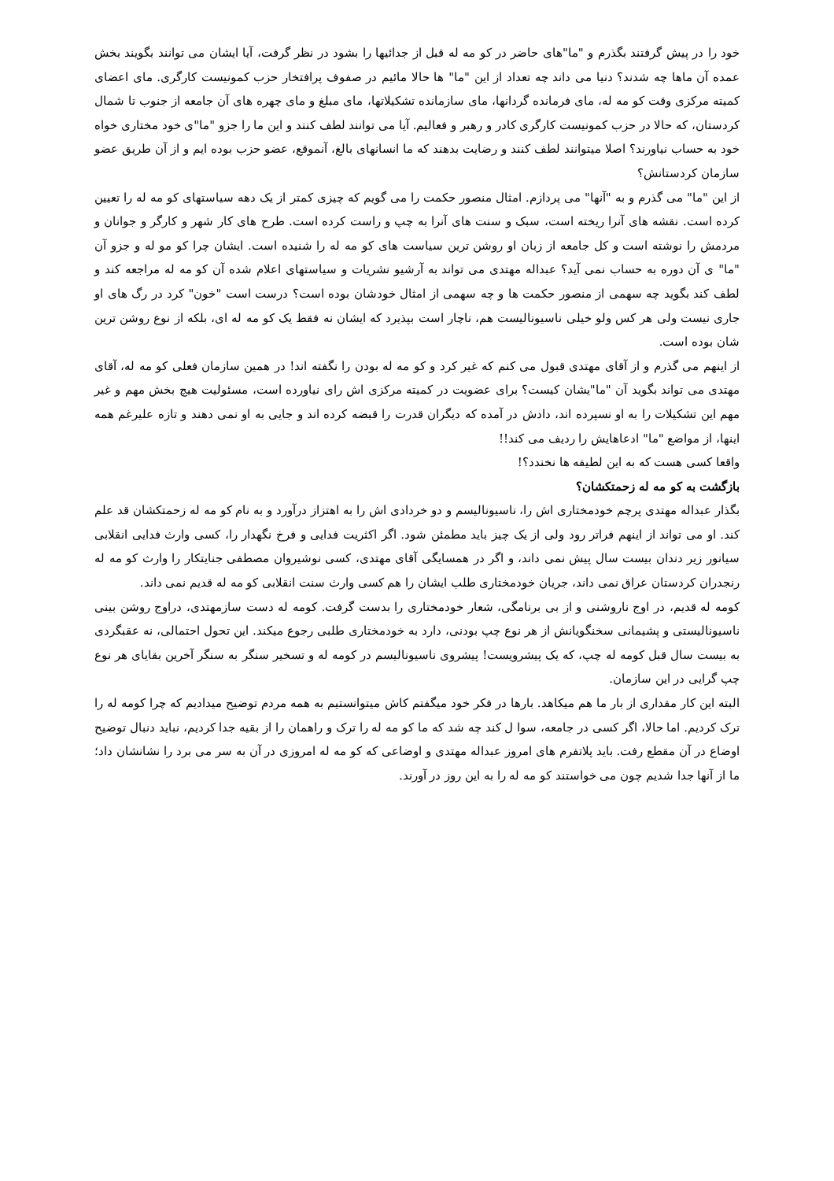خود را در پیش گرفتند بگذرم و "ما"های حاضر در کو مه له قبل از جدائیها را بشود در نظر گرفت، آیا ایشان می توانند بگویند بخش عمده آن ماها چه شدند؟ دنیا می داند چه تعداد از این "ما" ها حالا مائیم در صفوف پرافتخار حزب کمونیست کارگری. مای اعضای کمیته مرکزی وقت کو مه له، مای فرمانده گردانها، مای سازمانده تشکیلاتها، مای مبلغ و مای چهره های آن جامعه از جنوب تا شمال کردستان، که حالا در حزب کمونیست کارگری کادر و رهبر و فعالیم. آیا می توانند لطف کنند و این ما را جزو "ما"ی خود مختاری خواه خود به حساب نیاورند؟ اصلا میتوانند لطف کنند و رضایت بدهند که ما انسانهای بالغ، آنموقع، عضو حزب بوده ایم و از آن طریق عضو سازمان کردستانش؟
از این "ما" می گذرم و به "آنها" می پردازم. امثال منصور حکمت را می گویم که چیزی کمتر از یک دهه سیاستهای کو مه له را تعیین کرده است. نقشه های آنرا ریخته است، سبک و سنت های آنرا به چپ و راست کرده است. طرح های کار شهر و کارگر و جوانان و مردمش را نوشته است و کل جامعه از زبان او روشن ترین سیاست های کو مه له را شنیده است. ایشان چرا کو مو له و جزو آن "ما" ی آن دوره به حساب نمی آید؟ عبداله مهتدی می تواند به آرشیو نشریات و سیاستهای اعلام شده آن کو مه له مراجعه کند و لطف کند بگوید چه سهمی از منصور حکمت ها و چه سهمی از امثال خودشان بوده است؟ درست است "خون" کرد در رگ های او جاری نیست ولی هر کس ولو خیلی ناسیونالیست هم، ناچار است بپذیرد که ایشان نه فقط یک کو مه له ای، بلکه از نوع روشن ترین شان بوده است.
از اینهم می گذرم و از آقای مهتدی قبول می کنم که غیر کرد و کو مه له بودن را نگفته اند! در همین سازمان فعلی کو مه له، آقای مهتدی می تواند بگوید آن "ما"یشان کیست؟ برای عضویت در کمیته مرکزی اش رای نیاورده است، مسئولیت هیچ بخش مهم و غیر مهم این تشکیلات را به او نسپرده اند، دادش در آمده که دیگران قدرت را قبضه کرده اند و جایی به او نمی دهند و تازه علیرغم همه اینها، از مواضع "ما" ادعاهایش را ردیف می کند!!
واقعا کسی هست که به این لطیفه ها نخندد؟!
بازگشت به کو مه له زحمتکشان؟
بگذار عبداله مهتدی پرچم خودمختاری اش را، ناسیونالیسم و دو خردادی اش را به اهتزاز درآورد و به نام کو مه له زحمتکشان قد علم کند. او می تواند از اینهم فراتر رود ولی از یک چیز باید مطمئن شود. اگر اکثریت فدایی و فرخ نگهدار را، کسی وارث فدایی انقلابی سیانور زیر دندان بیست سال پیش نمی داند، و اگر در همسایگی آقای مهتدی، کسی نوشیروان مصطفی جنایتکار را وارث کو مه له رنجدران کردستان عراق نمی داند، جریان خودمختاری طلب ایشان را هم کسی وارث سنت انقلابی کو مه له قدیم نمی داند.
کومه له قدیم، در اوج ناروشنی و از بی برنامگی، شعار خودمختاری را بدست گرفت. کومه له دست سازمهتدی، دراوج روشن بینی ناسیونالیستی و پشیمانی سخنگویانش از هر نوع چپ بودنی، دارد به خودمختاری طلبی رجوع میکند. این تحول احتمالی، نه عقبگردی به بیست سال قبل کومه له چپ، که یک پیشرویست! پیشروی ناسیونالیسم در کومه له و تسخیر سنگر به سنگر آخرین بقایای هر نوع چپ گرایی در این سازمان.
البته این کار مقداری از بار ما هم میکاهد. بارها در فکر خود میگفتم کاش میتوانستیم به همه مردم توضیح میدادیم که چرا کومه له را ترک کردیم. اما حالا، اگر کسی در جامعه، سوا ل کند چه شد که ما کو مه له را ترک و راهمان را از بقیه جدا کردیم، نباید دنبال توضیح اوضاع در آن مقطع رفت. باید پلاتفرم های امروز عبداله مهتدی و اوضاعی که کو مه له امروزی در آن به سر می برد را نشانشان داد؛ ما از آنها جدا شدیم چون می خواستند کو مه له را به این روز در آورند.